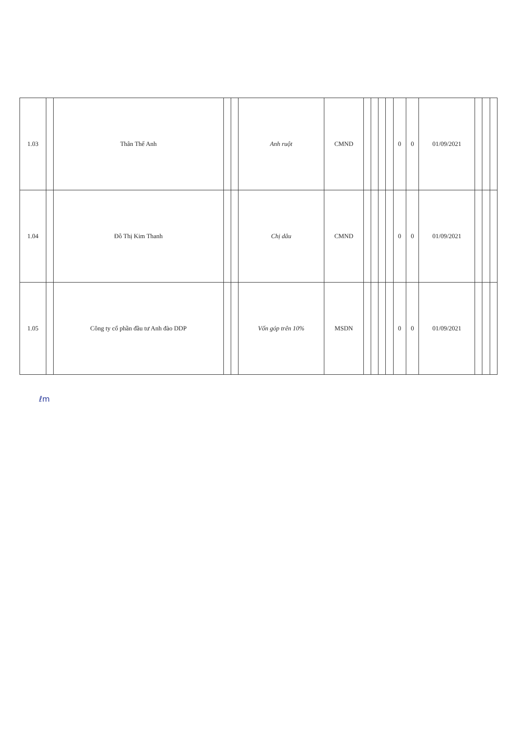| 1.03 | | Thân Thế Anh | | | Anh ruột | CMND | | | | | 0 | 0 | 01/09/2021 | | | |
| 1.04 | | Đỗ Thị Kim Thanh | | | Chị dâu | CMND | | | | | 0 | 0 | 01/09/2021 | | | |
| 1.05 | | Công ty cổ phần đầu tư Anh đào DDP | | | Vốn góp trên 10% | MSDN | | | | | 0 | 0 | 01/09/2021 | | | |
ℓm